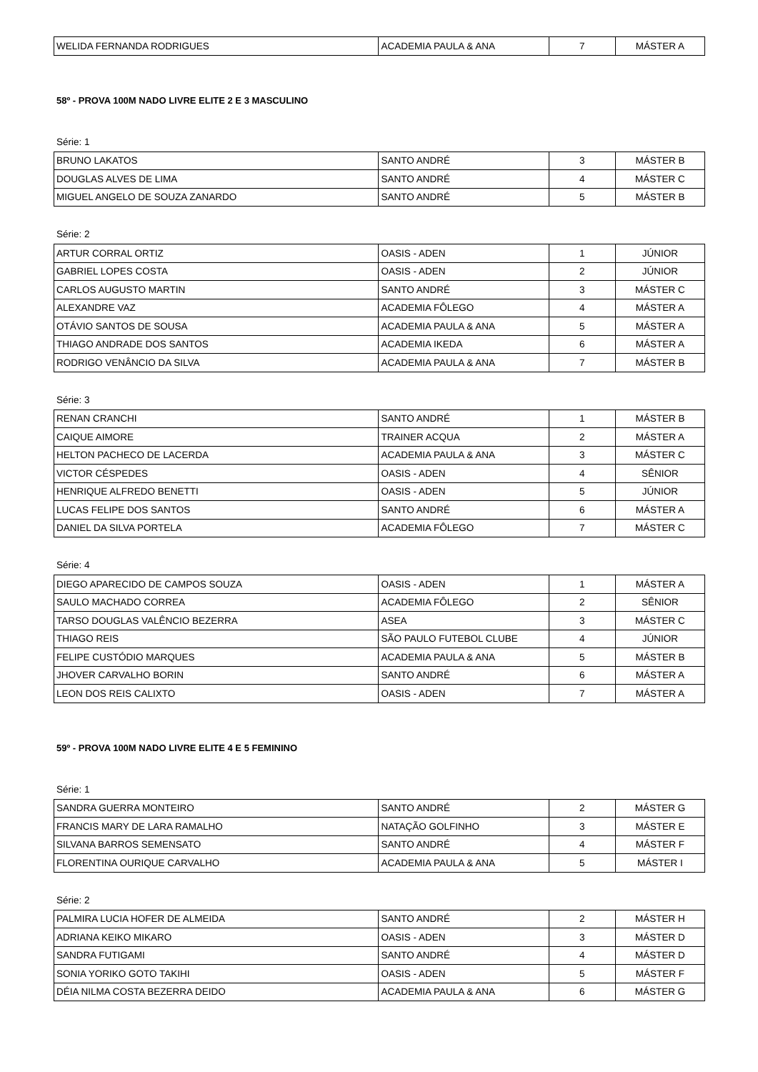| WELIDA FERNANDA RODRIGUES | ACADEMIA PAULA & ANA | 7 | MÁSTER A |
58º - PROVA 100M NADO LIVRE ELITE 2 E 3 MASCULINO
Série: 1
| BRUNO LAKATOS | SANTO ANDRÉ | 3 | MÁSTER B |
| DOUGLAS ALVES DE LIMA | SANTO ANDRÉ | 4 | MÁSTER C |
| MIGUEL ANGELO DE SOUZA ZANARDO | SANTO ANDRÉ | 5 | MÁSTER B |
Série: 2
| ARTUR CORRAL ORTIZ | OASIS - ADEN | 1 | JÚNIOR |
| GABRIEL LOPES COSTA | OASIS - ADEN | 2 | JÚNIOR |
| CARLOS AUGUSTO MARTIN | SANTO ANDRÉ | 3 | MÁSTER C |
| ALEXANDRE VAZ | ACADEMIA FÔLEGO | 4 | MÁSTER A |
| OTÁVIO SANTOS DE SOUSA | ACADEMIA PAULA & ANA | 5 | MÁSTER A |
| THIAGO ANDRADE DOS SANTOS | ACADEMIA IKEDA | 6 | MÁSTER A |
| RODRIGO VENÂNCIO DA SILVA | ACADEMIA PAULA & ANA | 7 | MÁSTER B |
Série: 3
| RENAN CRANCHI | SANTO ANDRÉ | 1 | MÁSTER B |
| CAIQUE AIMORE | TRAINER ACQUA | 2 | MÁSTER A |
| HELTON PACHECO DE LACERDA | ACADEMIA PAULA & ANA | 3 | MÁSTER C |
| VICTOR CÉSPEDES | OASIS - ADEN | 4 | SÊNIOR |
| HENRIQUE ALFREDO BENETTI | OASIS - ADEN | 5 | JÚNIOR |
| LUCAS FELIPE DOS SANTOS | SANTO ANDRÉ | 6 | MÁSTER A |
| DANIEL DA SILVA PORTELA | ACADEMIA FÔLEGO | 7 | MÁSTER C |
Série: 4
| DIEGO APARECIDO DE CAMPOS SOUZA | OASIS - ADEN | 1 | MÁSTER A |
| SAULO MACHADO CORREA | ACADEMIA FÔLEGO | 2 | SÊNIOR |
| TARSO DOUGLAS VALÊNCIO BEZERRA | ASEA | 3 | MÁSTER C |
| THIAGO REIS | SÃO PAULO FUTEBOL CLUBE | 4 | JÚNIOR |
| FELIPE CUSTÓDIO MARQUES | ACADEMIA PAULA & ANA | 5 | MÁSTER B |
| JHOVER CARVALHO BORIN | SANTO ANDRÉ | 6 | MÁSTER A |
| LEON DOS REIS CALIXTO | OASIS - ADEN | 7 | MÁSTER A |
59º - PROVA 100M NADO LIVRE ELITE 4 E 5 FEMININO
Série: 1
| SANDRA GUERRA MONTEIRO | SANTO ANDRÉ | 2 | MÁSTER G |
| FRANCIS MARY DE LARA RAMALHO | NATAÇÃO GOLFINHO | 3 | MÁSTER E |
| SILVANA BARROS SEMENSATO | SANTO ANDRÉ | 4 | MÁSTER F |
| FLORENTINA OURIQUE CARVALHO | ACADEMIA PAULA & ANA | 5 | MÁSTER I |
Série: 2
| PALMIRA LUCIA HOFER DE ALMEIDA | SANTO ANDRÉ | 2 | MÁSTER H |
| ADRIANA KEIKO MIKARO | OASIS - ADEN | 3 | MÁSTER D |
| SANDRA FUTIGAMI | SANTO ANDRÉ | 4 | MÁSTER D |
| SONIA YORIKO GOTO TAKIHI | OASIS - ADEN | 5 | MÁSTER F |
| DÉIA NILMA COSTA BEZERRA DEIDO | ACADEMIA PAULA & ANA | 6 | MÁSTER G |